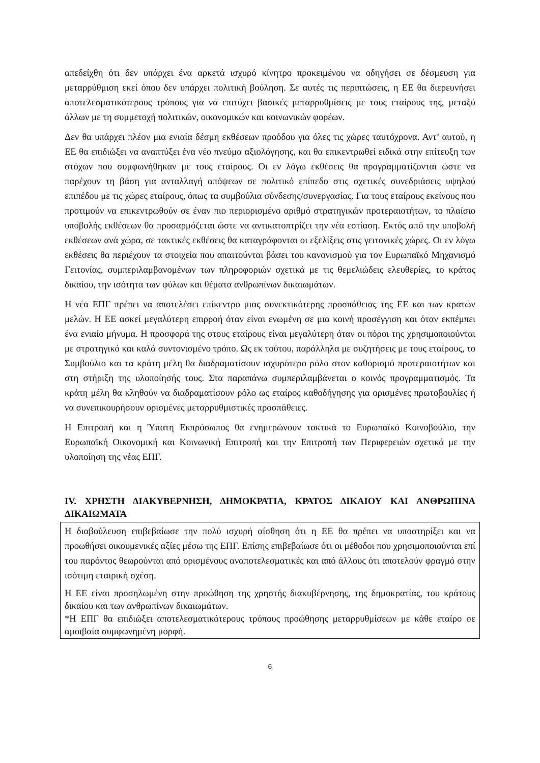απεδείχθη ότι δεν υπάρχει ένα αρκετά ισχυρό κίνητρο προκειμένου να οδηγήσει σε δέσμευση για μεταρρύθμιση εκεί όπου δεν υπάρχει πολιτική βούληση. Σε αυτές τις περιπτώσεις, η ΕΕ θα διερευνήσει αποτελεσματικότερους τρόπους για να επιτύχει βασικές μεταρρυθμίσεις με τους εταίρους της, μεταξύ άλλων με τη συμμετοχή πολιτικών, οικονομικών και κοινωνικών φορέων.
Δεν θα υπάρχει πλέον μια ενιαία δέσμη εκθέσεων προόδου για όλες τις χώρες ταυτόχρονα. Αντ’ αυτού, η ΕΕ θα επιδιώξει να αναπτύξει ένα νέο πνεύμα αξιολόγησης, και θα επικεντρωθεί ειδικά στην επίτευξη των στόχων που συμφωνήθηκαν με τους εταίρους. Οι εν λόγω εκθέσεις θα προγραμματίζονται ώστε να παρέχουν τη βάση για ανταλλαγή απόψεων σε πολιτικό επίπεδο στις σχετικές συνεδριάσεις υψηλού επιπέδου με τις χώρες εταίρους, όπως τα συμβούλια σύνδεσης/συνεργασίας. Για τους εταίρους εκείνους που προτιμούν να επικεντρωθούν σε έναν πιο περιορισμένο αριθμό στρατηγικών προτεραιοτήτων, το πλαίσιο υποβολής εκθέσεων θα προσαρμόζεται ώστε να αντικατοπτρίζει την νέα εστίαση. Εκτός από την υποβολή εκθέσεων ανά χώρα, σε τακτικές εκθέσεις θα καταγράφονται οι εξελίξεις στις γειτονικές χώρες. Οι εν λόγω εκθέσεις θα περιέχουν τα στοιχεία που απαιτούνται βάσει του κανονισμού για τον Ευρωπαϊκό Μηχανισμό Γειτονίας, συμπεριλαμβανομένων των πληροφοριών σχετικά με τις θεμελιώδεις ελευθερίες, το κράτος δικαίου, την ισότητα των φύλων και θέματα ανθρωπίνων δικαιωμάτων.
Η νέα ΕΠΓ πρέπει να αποτελέσει επίκεντρο μιας συνεκτικότερης προσπάθειας της ΕΕ και των κρατών μελών. Η ΕΕ ασκεί μεγαλύτερη επιρροή όταν είναι ενωμένη σε μια κοινή προσέγγιση και όταν εκπέμπει ένα ενιαίο μήνυμα. Η προσφορά της στους εταίρους είναι μεγαλύτερη όταν οι πόροι της χρησιμοποιούνται με στρατηγικό και καλά συντονισμένο τρόπο. Ως εκ τούτου, παράλληλα με συζητήσεις με τους εταίρους, το Συμβούλιο και τα κράτη μέλη θα διαδραματίσουν ισχυρότερο ρόλο στον καθορισμό προτεραιοτήτων και στη στήριξη της υλοποίησής τους. Στα παραπάνω συμπεριλαμβάνεται ο κοινός προγραμματισμός. Τα κράτη μέλη θα κληθούν να διαδραματίσουν ρόλο ως εταίρος καθοδήγησης για ορισμένες πρωτοβουλίες ή να συνεπικουρήσουν ορισμένες μεταρρυθμιστικές προσπάθειες.
Η Επιτροπή και η Ύπατη Εκπρόσωπος θα ενημερώνουν τακτικά το Ευρωπαϊκό Κοινοβούλιο, την Ευρωπαϊκή Οικονομική και Κοινωνική Επιτροπή και την Επιτροπή των Περιφερειών σχετικά με την υλοποίηση της νέας ΕΠΓ.
IV. ΧΡΗΣΤΗ ΔΙΑΚΥΒΕΡΝΗΣΗ, ΔΗΜΟΚΡΑΤΙΑ, ΚΡΑΤΟΣ ΔΙΚΑΙΟΥ ΚΑΙ ΑΝΘΡΩΠΙΝΑ ΔΙΚΑΙΩΜΑΤΑ
Η διαβούλευση επιβεβαίωσε την πολύ ισχυρή αίσθηση ότι η ΕΕ θα πρέπει να υποστηρίξει και να προωθήσει οικουμενικές αξίες μέσω της ΕΠΓ. Επίσης επιβεβαίωσε ότι οι μέθοδοι που χρησιμοποιούνται επί του παρόντος θεωρούνται από ορισμένους αναποτελεσματικές και από άλλους ότι αποτελούν φραγμό στην ισότιμη εταιρική σχέση.
Η ΕΕ είναι προσηλωμένη στην προώθηση της χρηστής διακυβέρνησης, της δημοκρατίας, του κράτους δικαίου και των ανθρωπίνων δικαιωμάτων.
*Η ΕΠΓ θα επιδιώξει αποτελεσματικότερους τρόπους προώθησης μεταρρυθμίσεων με κάθε εταίρο σε αμοιβαία συμφωνημένη μορφή.
6